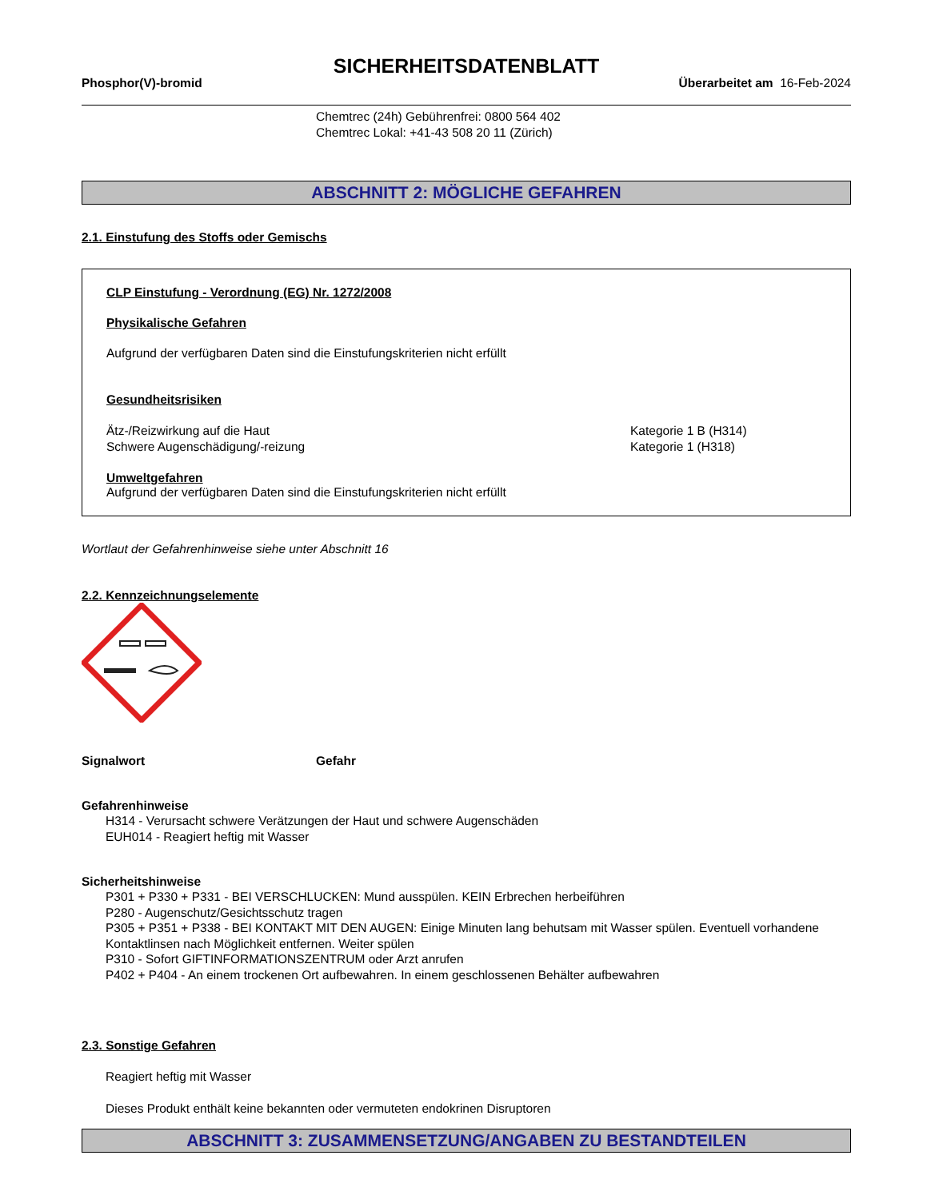SICHERHEITSDATENBLATT
Phosphor(V)-bromid Überarbeitet am 16-Feb-2024
Chemtrec (24h) Gebührenfrei: 0800 564 402
Chemtrec Lokal: +41-43 508 20 11 (Zürich)
ABSCHNITT 2: MÖGLICHE GEFAHREN
2.1. Einstufung des Stoffs oder Gemischs
CLP Einstufung - Verordnung (EG) Nr. 1272/2008
Physikalische Gefahren
Aufgrund der verfügbaren Daten sind die Einstufungskriterien nicht erfüllt
Gesundheitsrisiken
Ätz-/Reizwirkung auf die Haut Kategorie 1 B (H314)
Schwere Augenschädigung/-reizung Kategorie 1 (H318)
Umweltgefahren
Aufgrund der verfügbaren Daten sind die Einstufungskriterien nicht erfüllt
Wortlaut der Gefahrenhinweise siehe unter Abschnitt 16
2.2. Kennzeichnungselemente
Signalwort Gefahr
Gefahrenhinweise
H314 - Verursacht schwere Verätzungen der Haut und schwere Augenschäden
EUH014 - Reagiert heftig mit Wasser
Sicherheitshinweise
P301 + P330 + P331 - BEI VERSCHLUCKEN: Mund ausspülen. KEIN Erbrechen herbeiführen
P280 - Augenschutz/Gesichtsschutz tragen
P305 + P351 + P338 - BEI KONTAKT MIT DEN AUGEN: Einige Minuten lang behutsam mit Wasser spülen. Eventuell vorhandene Kontaktlinsen nach Möglichkeit entfernen. Weiter spülen
P310 - Sofort GIFTINFORMATIONSZENTRUM oder Arzt anrufen
P402 + P404 - An einem trockenen Ort aufbewahren. In einem geschlossenen Behälter aufbewahren
2.3. Sonstige Gefahren
Reagiert heftig mit Wasser
Dieses Produkt enthält keine bekannten oder vermuteten endokrinen Disruptoren
ABSCHNITT 3: ZUSAMMENSETZUNG/ANGABEN ZU BESTANDTEILEN